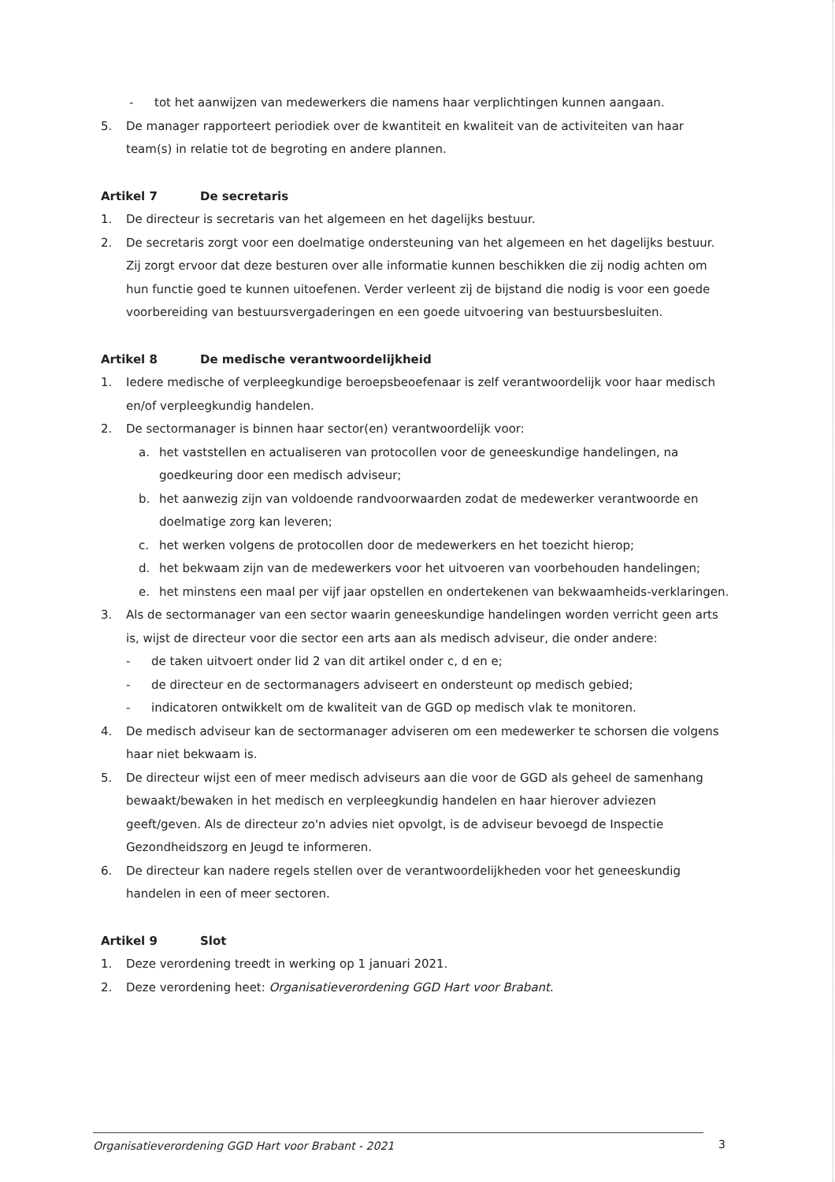- tot het aanwijzen van medewerkers die namens haar verplichtingen kunnen aangaan.
5. De manager rapporteert periodiek over de kwantiteit en kwaliteit van de activiteiten van haar team(s) in relatie tot de begroting en andere plannen.
Artikel 7 De secretaris
1. De directeur is secretaris van het algemeen en het dagelijks bestuur.
2. De secretaris zorgt voor een doelmatige ondersteuning van het algemeen en het dagelijks bestuur. Zij zorgt ervoor dat deze besturen over alle informatie kunnen beschikken die zij nodig achten om hun functie goed te kunnen uitoefenen. Verder verleent zij de bijstand die nodig is voor een goede voorbereiding van bestuursvergaderingen en een goede uitvoering van bestuursbesluiten.
Artikel 8 De medische verantwoordelijkheid
1. Iedere medische of verpleegkundige beroepsbeoefenaar is zelf verantwoordelijk voor haar medisch en/of verpleegkundig handelen.
2. De sectormanager is binnen haar sector(en) verantwoordelijk voor:
a. het vaststellen en actualiseren van protocollen voor de geneeskundige handelingen, na goedkeuring door een medisch adviseur;
b. het aanwezig zijn van voldoende randvoorwaarden zodat de medewerker verantwoorde en doelmatige zorg kan leveren;
c. het werken volgens de protocollen door de medewerkers en het toezicht hierop;
d. het bekwaam zijn van de medewerkers voor het uitvoeren van voorbehouden handelingen;
e. het minstens een maal per vijf jaar opstellen en ondertekenen van bekwaamheids-verklaringen.
3. Als de sectormanager van een sector waarin geneeskundige handelingen worden verricht geen arts is, wijst de directeur voor die sector een arts aan als medisch adviseur, die onder andere:
- de taken uitvoert onder lid 2 van dit artikel onder c, d en e;
- de directeur en de sectormanagers adviseert en ondersteunt op medisch gebied;
- indicatoren ontwikkelt om de kwaliteit van de GGD op medisch vlak te monitoren.
4. De medisch adviseur kan de sectormanager adviseren om een medewerker te schorsen die volgens haar niet bekwaam is.
5. De directeur wijst een of meer medisch adviseurs aan die voor de GGD als geheel de samenhang bewaakt/bewaken in het medisch en verpleegkundig handelen en haar hierover adviezen geeft/geven. Als de directeur zo'n advies niet opvolgt, is de adviseur bevoegd de Inspectie Gezondheidszorg en Jeugd te informeren.
6. De directeur kan nadere regels stellen over de verantwoordelijkheden voor het geneeskundig handelen in een of meer sectoren.
Artikel 9 Slot
1. Deze verordening treedt in werking op 1 januari 2021.
2. Deze verordening heet: Organisatieverordening GGD Hart voor Brabant.
Organisatieverordening GGD Hart voor Brabant - 2021 3